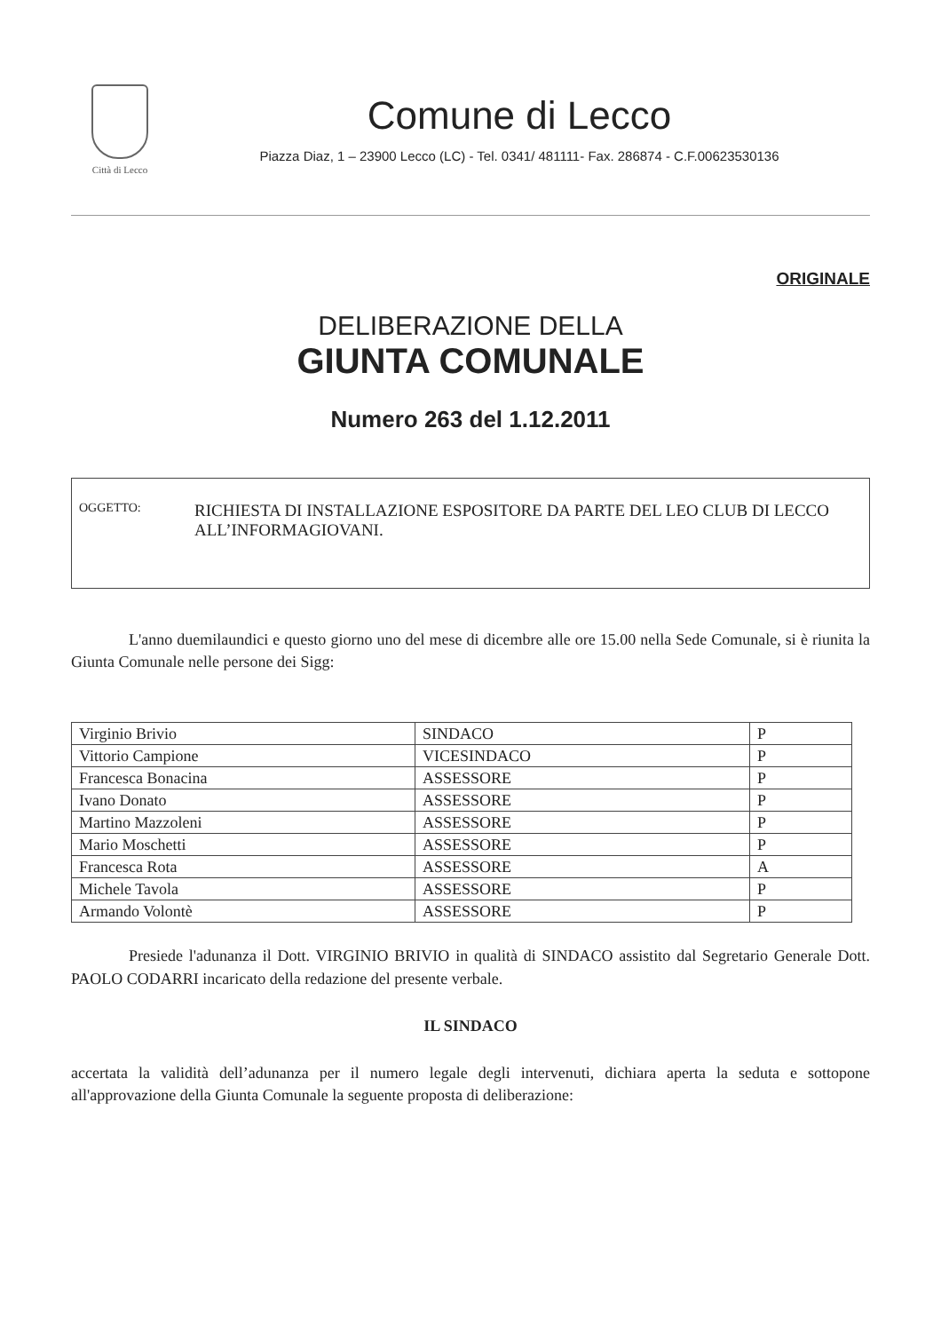Città di Lecco
Comune di Lecco
Piazza Diaz, 1 – 23900 Lecco (LC) - Tel. 0341/ 481111- Fax. 286874 - C.F.00623530136
ORIGINALE
DELIBERAZIONE DELLA
GIUNTA COMUNALE
Numero 263 del 1.12.2011
OGGETTO:
RICHIESTA DI INSTALLAZIONE ESPOSITORE DA PARTE DEL LEO CLUB DI LECCO ALL’INFORMAGIOVANI.
L'anno duemilaundici e questo giorno uno del mese di dicembre alle ore 15.00 nella Sede Comunale, si è riunita la Giunta Comunale nelle persone dei Sigg:
| Virginio Brivio | SINDACO | P |
| Vittorio Campione | VICESINDACO | P |
| Francesca Bonacina | ASSESSORE | P |
| Ivano Donato | ASSESSORE | P |
| Martino Mazzoleni | ASSESSORE | P |
| Mario Moschetti | ASSESSORE | P |
| Francesca Rota | ASSESSORE | A |
| Michele Tavola | ASSESSORE | P |
| Armando Volontè | ASSESSORE | P |
Presiede l'adunanza il Dott. VIRGINIO BRIVIO in qualità di SINDACO assistito dal Segretario Generale Dott. PAOLO CODARRI incaricato della redazione del presente verbale.
IL SINDACO
accertata la validità dell’adunanza per il numero legale degli intervenuti, dichiara aperta la seduta e sottopone all'approvazione della Giunta Comunale la seguente proposta di deliberazione: